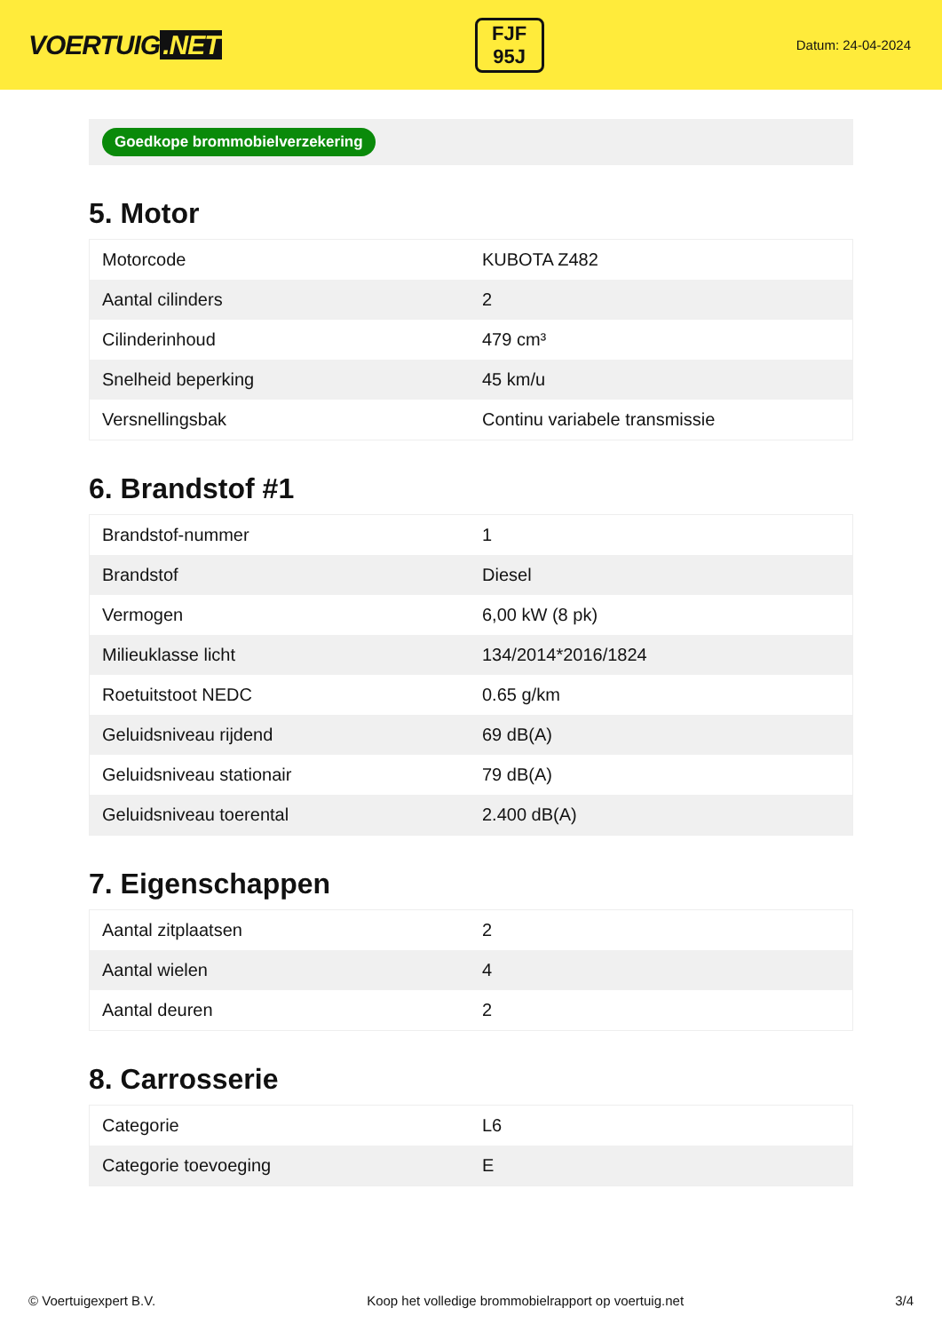VOERTUIG.NET
FJF
95J
Datum: 24-04-2024
Goedkope brommobielverzekering
5. Motor
| Motorcode | KUBOTA Z482 |
| Aantal cilinders | 2 |
| Cilinderinhoud | 479 cm³ |
| Snelheid beperking | 45 km/u |
| Versnellingsbak | Continu variabele transmissie |
6. Brandstof #1
| Brandstof-nummer | 1 |
| Brandstof | Diesel |
| Vermogen | 6,00 kW (8 pk) |
| Milieuklasse licht | 134/2014*2016/1824 |
| Roetuitstoot NEDC | 0.65 g/km |
| Geluidsniveau rijdend | 69 dB(A) |
| Geluidsniveau stationair | 79 dB(A) |
| Geluidsniveau toerental | 2.400 dB(A) |
7. Eigenschappen
| Aantal zitplaatsen | 2 |
| Aantal wielen | 4 |
| Aantal deuren | 2 |
8. Carrosserie
| Categorie | L6 |
| Categorie toevoeging | E |
© Voertuigexpert B.V. Koop het volledige brommobielrapport op voertuig.net 3/4